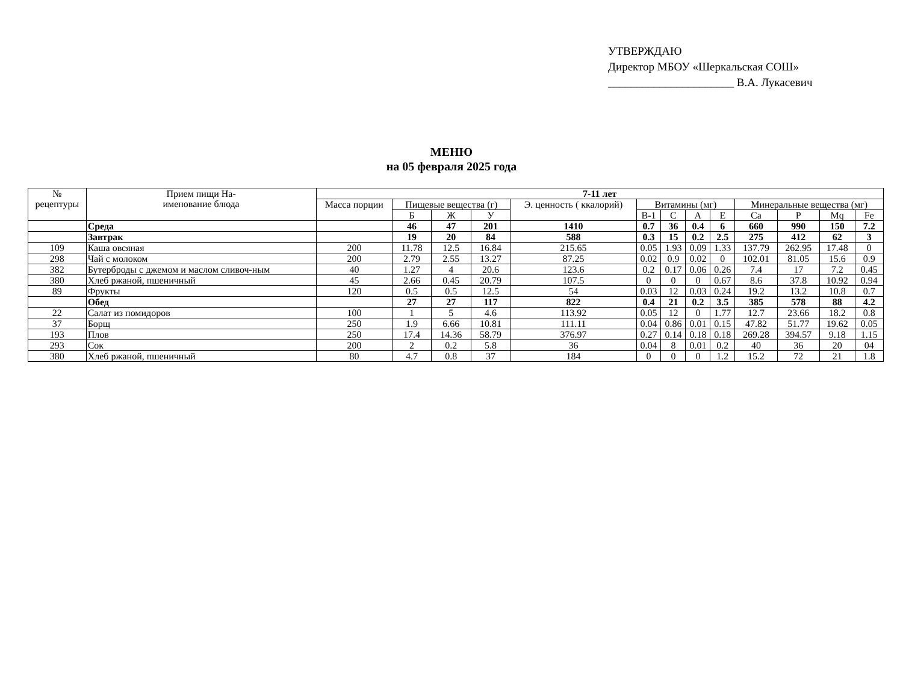УТВЕРЖДАЮ
Директор МБОУ «Шеркальская СОШ»
______________________ В.А. Лукасевич
МЕНЮ
на 05 февраля 2025 года
| № рецептуры | Прием пищи На- именование блюда | 7-11 лет | | | | | | | | | | | | |
| --- | --- | --- | --- | --- | --- | --- | --- | --- | --- | --- | --- | --- | --- | --- |
| | | Масса порции | Пищевые вещества (г) | | | Э. ценность ( ккалорий) | Витамины (мг) | | | | Минеральные вещества (мг) | | | |
| | | | Б | Ж | У | | В-1 | С | А | Е | Ca | P | Mq | Fe |
| | Среда | | 46 | 47 | 201 | 1410 | 0.7 | 36 | 0.4 | 6 | 660 | 990 | 150 | 7.2 |
| | Завтрак | | 19 | 20 | 84 | 588 | 0.3 | 15 | 0.2 | 2.5 | 275 | 412 | 62 | 3 |
| 109 | Каша овсяная | 200 | 11.78 | 12.5 | 16.84 | 215.65 | 0.05 | 1.93 | 0.09 | 1.33 | 137.79 | 262.95 | 17.48 | 0 |
| 298 | Чай с молоком | 200 | 2.79 | 2.55 | 13.27 | 87.25 | 0.02 | 0.9 | 0.02 | 0 | 102.01 | 81.05 | 15.6 | 0.9 |
| 382 | Бутерброды с джемом и маслом сливоч-ным | 40 | 1.27 | 4 | 20.6 | 123.6 | 0.2 | 0.17 | 0.06 | 0.26 | 7.4 | 17 | 7.2 | 0.45 |
| 380 | Хлеб ржаной, пшеничный | 45 | 2.66 | 0.45 | 20.79 | 107.5 | 0 | 0 | 0 | 0.67 | 8.6 | 37.8 | 10.92 | 0.94 |
| 89 | Фрукты | 120 | 0.5 | 0.5 | 12.5 | 54 | 0.03 | 12 | 0.03 | 0.24 | 19.2 | 13.2 | 10.8 | 0.7 |
| | Обед | | 27 | 27 | 117 | 822 | 0.4 | 21 | 0.2 | 3.5 | 385 | 578 | 88 | 4.2 |
| 22 | Салат из помидоров | 100 | 1 | 5 | 4.6 | 113.92 | 0.05 | 12 | 0 | 1.77 | 12.7 | 23.66 | 18.2 | 0.8 |
| 37 | Борщ | 250 | 1.9 | 6.66 | 10.81 | 111.11 | 0.04 | 0.86 | 0.01 | 0.15 | 47.82 | 51.77 | 19.62 | 0.05 |
| 193 | Плов | 250 | 17.4 | 14.36 | 58.79 | 376.97 | 0.27 | 0.14 | 0.18 | 0.18 | 269.28 | 394.57 | 9.18 | 1.15 |
| 293 | Сок | 200 | 2 | 0.2 | 5.8 | 36 | 0.04 | 8 | 0.01 | 0.2 | 40 | 36 | 20 | 04 |
| 380 | Хлеб ржаной, пшеничный | 80 | 4.7 | 0.8 | 37 | 184 | 0 | 0 | 0 | 1.2 | 15.2 | 72 | 21 | 1.8 |